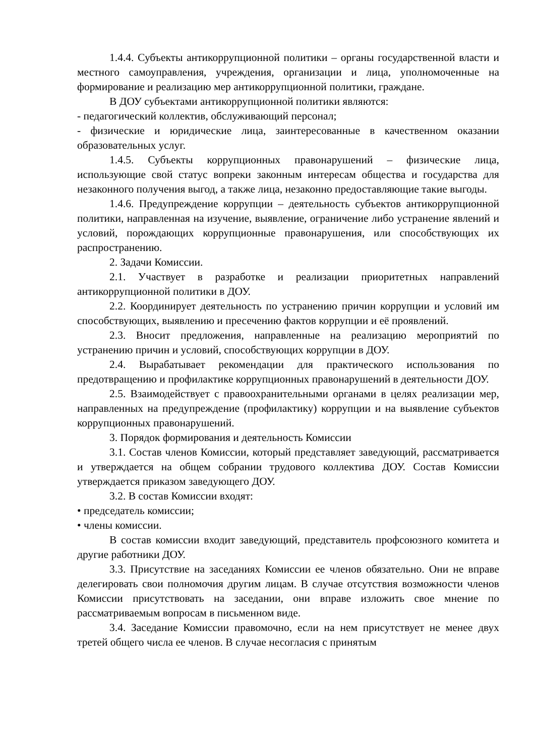1.4.4. Субъекты антикоррупционной политики – органы государственной власти и местного самоуправления, учреждения, организации и лица, уполномоченные на формирование и реализацию мер антикоррупционной политики, граждане.
В ДОУ субъектами антикоррупционной политики являются:
- педагогический коллектив, обслуживающий персонал;
- физические и юридические лица, заинтересованные в качественном оказании образовательных услуг.
1.4.5. Субъекты коррупционных правонарушений – физические лица, использующие свой статус вопреки законным интересам общества и государства для незаконного получения выгод, а также лица, незаконно предоставляющие такие выгоды.
1.4.6. Предупреждение коррупции – деятельность субъектов антикоррупционной политики, направленная на изучение, выявление, ограничение либо устранение явлений и условий, порождающих коррупционные правонарушения, или способствующих их распространению.
2. Задачи Комиссии.
2.1. Участвует в разработке и реализации приоритетных направлений антикоррупционной политики в ДОУ.
2.2. Координирует деятельность по устранению причин коррупции и условий им способствующих, выявлению и пресечению фактов коррупции и её проявлений.
2.3. Вносит предложения, направленные на реализацию мероприятий по устранению причин и условий, способствующих коррупции в ДОУ.
2.4. Вырабатывает рекомендации для практического использования по предотвращению и профилактике коррупционных правонарушений в деятельности ДОУ.
2.5. Взаимодействует с правоохранительными органами в целях реализации мер, направленных на предупреждение (профилактику) коррупции и на выявление субъектов коррупционных правонарушений.
3. Порядок формирования и деятельность Комиссии
3.1. Состав членов Комиссии, который представляет заведующий, рассматривается и утверждается на общем собрании трудового коллектива ДОУ. Состав Комиссии утверждается приказом заведующего ДОУ.
3.2. В состав Комиссии входят:
• председатель комиссии;
• члены комиссии.
В состав комиссии входит заведующий, представитель профсоюзного комитета и другие работники ДОУ.
3.3. Присутствие на заседаниях Комиссии ее членов обязательно. Они не вправе делегировать свои полномочия другим лицам. В случае отсутствия возможности членов Комиссии присутствовать на заседании, они вправе изложить свое мнение по рассматриваемым вопросам в письменном виде.
3.4. Заседание Комиссии правомочно, если на нем присутствует не менее двух третей общего числа ее членов. В случае несогласия с принятым